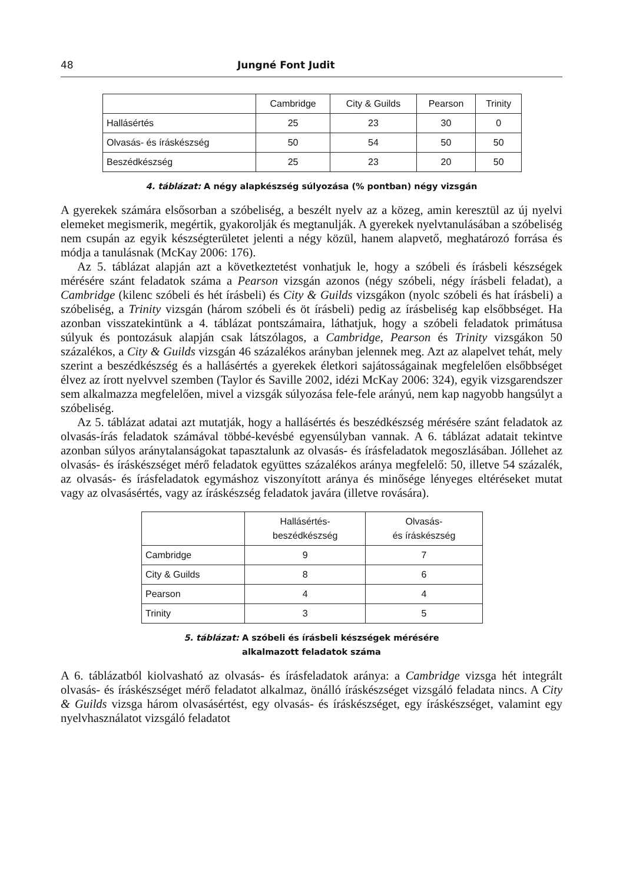48 Jungné Font Judit
| | Cambridge | City & Guilds | Pearson | Trinity |
| --- | --- | --- | --- | --- |
| Hallásértés | 25 | 23 | 30 | 0 |
| Olvasás- és íráskészség | 50 | 54 | 50 | 50 |
| Beszédkészség | 25 | 23 | 20 | 50 |
4. táblázat: A négy alapkészség súlyozása (% pontban) négy vizsgán
A gyerekek számára elsősorban a szóbeliség, a beszélt nyelv az a közeg, amin keresztül az új nyelvi elemeket megismerik, megértik, gyakorolják és megtanulják. A gyerekek nyelvtanulásában a szóbeliség nem csupán az egyik készségterületet jelenti a négy közül, hanem alapvető, meghatározó forrása és módja a tanulásnak (McKay 2006: 176).
Az 5. táblázat alapján azt a következtetést vonhatjuk le, hogy a szóbeli és írásbeli készségek mérésére szánt feladatok száma a Pearson vizsgán azonos (négy szóbeli, négy írásbeli feladat), a Cambridge (kilenc szóbeli és hét írásbeli) és City & Guilds vizsgákon (nyolc szóbeli és hat írásbeli) a szóbeliség, a Trinity vizsgán (három szóbeli és öt írásbeli) pedig az írásbeliség kap elsőbbséget. Ha azonban visszatekintünk a 4. táblázat pontszámaira, láthatjuk, hogy a szóbeli feladatok primátusa súlyuk és pontozásuk alapján csak látszólagos, a Cambridge, Pearson és Trinity vizsgákon 50 százalékos, a City & Guilds vizsgán 46 százalékos arányban jelennek meg. Azt az alapelvet tehát, mely szerint a beszédkészség és a hallásértés a gyerekek életkori sajátosságainak megfelelően elsőbbséget élvez az írott nyelvvel szemben (Taylor és Saville 2002, idézi McKay 2006: 324), egyik vizsgarendszer sem alkalmazza megfelelően, mivel a vizsgák súlyozása fele-fele arányú, nem kap nagyobb hangsúlyt a szóbeliség.
Az 5. táblázat adatai azt mutatják, hogy a hallásértés és beszédkészség mérésére szánt feladatok az olvasás-írás feladatok számával többé-kevésbé egyensúlyban vannak. A 6. táblázat adatait tekintve azonban súlyos aránytalanságokat tapasztalunk az olvasás- és írásfeladatok megoszlásában. Jóllehet az olvasás- és íráskészséget mérő feladatok együttes százalékos aránya megfelelő: 50, illetve 54 százalék, az olvasás- és írásfeladatok egymáshoz viszonyított aránya és minősége lényeges eltéréseket mutat vagy az olvasásértés, vagy az íráskészség feladatok javára (illetve rovására).
| | Hallásértés- beszédkészség | Olvasás- és íráskészség |
| --- | --- | --- |
| Cambridge | 9 | 7 |
| City & Guilds | 8 | 6 |
| Pearson | 4 | 4 |
| Trinity | 3 | 5 |
5. táblázat: A szóbeli és írásbeli készségek mérésére
alkalmazott feladatok száma
A 6. táblázatból kiolvasható az olvasás- és írásfeladatok aránya: a Cambridge vizsga hét integrált olvasás- és íráskészséget mérő feladatot alkalmaz, önálló íráskészséget vizsgáló feladata nincs. A City & Guilds vizsga három olvasásértést, egy olvasás- és íráskészséget, egy íráskészséget, valamint egy nyelvhasználatot vizsgáló feladatot